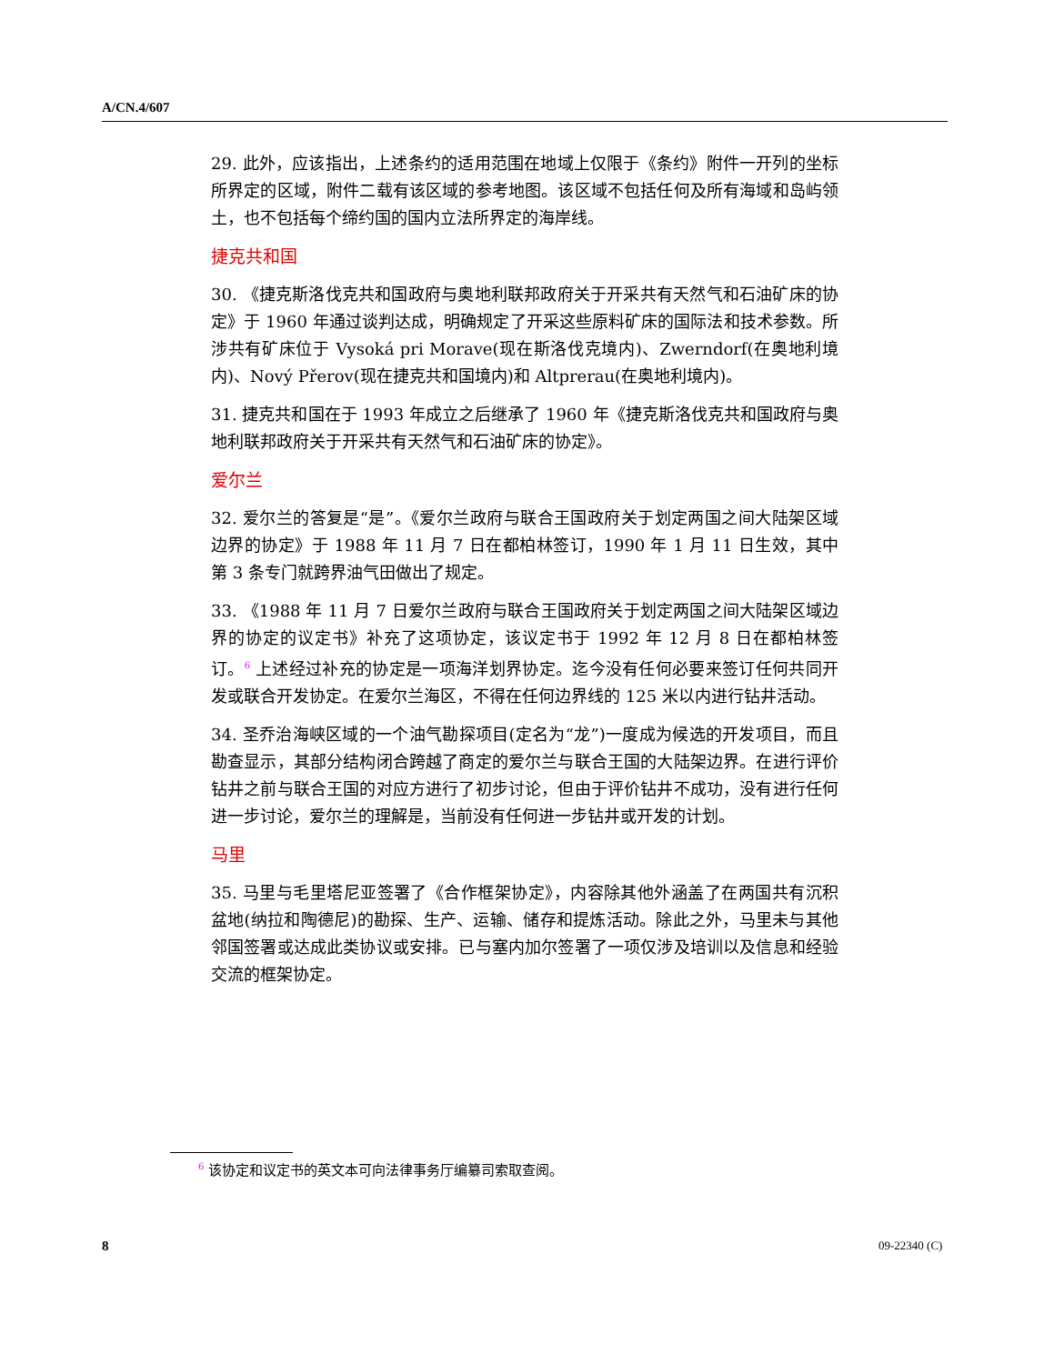A/CN.4/607
29. 此外，应该指出，上述条约的适用范围在地域上仅限于《条约》附件一开列的坐标所界定的区域，附件二载有该区域的参考地图。该区域不包括任何及所有海域和岛屿领土，也不包括每个缔约国的国内立法所界定的海岸线。
捷克共和国
30. 《捷克斯洛伐克共和国政府与奥地利联邦政府关于开采共有天然气和石油矿床的协定》于 1960 年通过谈判达成，明确规定了开采这些原料矿床的国际法和技术参数。所涉共有矿床位于 Vysoká pri Morave(现在斯洛伐克境内)、Zwerndorf(在奥地利境内)、Nový Přerov(现在捷克共和国境内)和 Altprerau(在奥地利境内)。
31. 捷克共和国在于 1993 年成立之后继承了 1960 年《捷克斯洛伐克共和国政府与奥地利联邦政府关于开采共有天然气和石油矿床的协定》。
爱尔兰
32. 爱尔兰的答复是“是”。《爱尔兰政府与联合王国政府关于划定两国之间大陆架区域边界的协定》于 1988 年 11 月 7 日在都柏林签订，1990 年 1 月 11 日生效，其中第 3 条专门就跨界油气田做出了规定。
33. 《1988 年 11 月 7 日爱尔兰政府与联合王国政府关于划定两国之间大陆架区域边界的协定的议定书》补充了这项协定，该议定书于 1992 年 12 月 8 日在都柏林签订。<sup>6</sup> 上述经过补充的协定是一项海洋划界协定。迄今没有任何必要来签订任何共同开发或联合开发协定。在爱尔兰海区，不得在任何边界线的 125 米以内进行钻井活动。
34. 圣乔治海峡区域的一个油气勘探项目(定名为“龙”)一度成为候选的开发项目，而且勘查显示，其部分结构闭合跨越了商定的爱尔兰与联合王国的大陆架边界。在进行评价钻井之前与联合王国的对应方进行了初步讨论，但由于评价钻井不成功，没有进行任何进一步讨论，爱尔兰的理解是，当前没有任何进一步钻井或开发的计划。
马里
35. 马里与毛里塔尼亚签署了《合作框架协定》，内容除其他外涵盖了在两国共有沉积盆地(纳拉和陶德尼)的勘探、生产、运输、储存和提炼活动。除此之外，马里未与其他邻国签署或达成此类协议或安排。已与塞内加尔签署了一项仅涉及培训以及信息和经验交流的框架协定。
<sup>6</sup> 该协定和议定书的英文本可向法律事务厅编纂司索取查阅。
8 09-22340 (C)